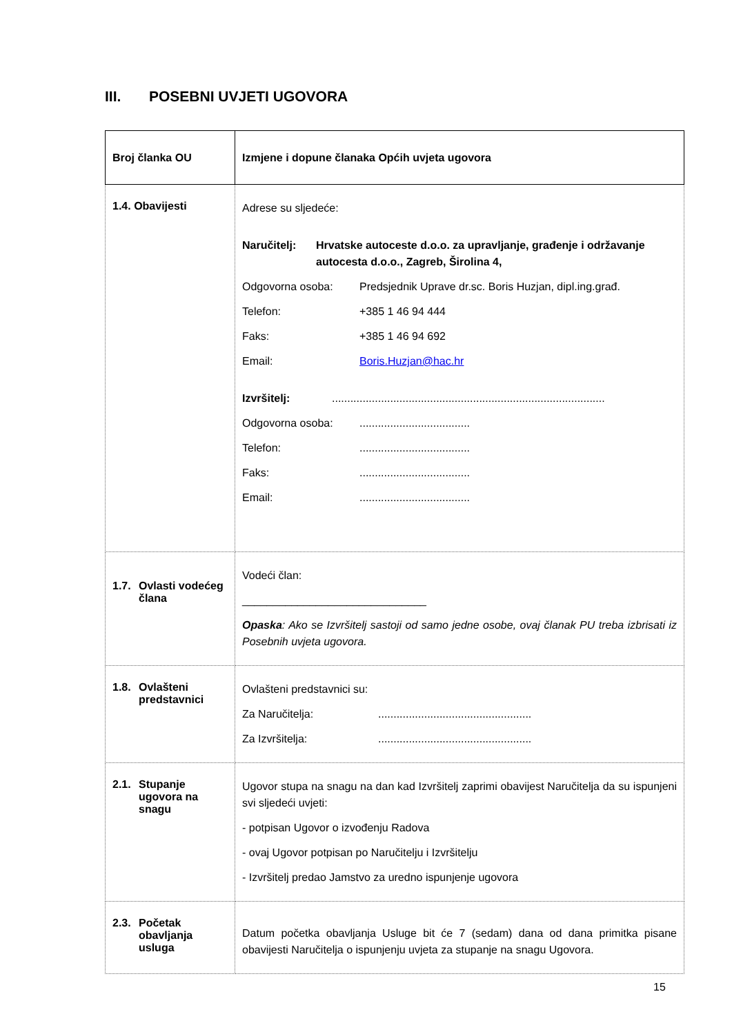III. POSEBNI UVJETI UGOVORA
| Broj članka OU | Izmjene i dopune članaka Općih uvjeta ugovora |
| --- | --- |
| 1.4. Obavijesti | Adrese su sljedeće: Naručitelj: Hrvatske autoceste d.o.o. za upravljanje, građenje i održavanje autocesta d.o.o., Zagreb, Širolina 4, Odgovorna osoba: Predsjednik Uprave dr.sc. Boris Huzjan, dipl.ing.građ. Telefon: +385 1 46 94 444 Faks: +385 1 46 94 692 Email: Boris.Huzjan@hac.hr Izvršitelj: ......................................................................................... Odgovorna osoba: .................................... Telefon: .................................... Faks: .................................... Email: .................................... |
| 1.7. Ovlasti vodećeg člana | Vodeći član: ______________________________ Opaska : Ako se Izvršitelj sastoji od samo jedne osobe, ovaj članak PU treba izbrisati iz Posebnih uvjeta ugovora. |
| 1.8. Ovlašteni predstavnici | Ovlašteni predstavnici su: Za Naručitelja: .................................................. Za Izvršitelja: .................................................. |
| 2.1. Stupanje ugovora na snagu | Ugovor stupa na snagu na dan kad Izvršitelj zaprimi obavijest Naručitelja da su ispunjeni svi sljedeći uvjeti: - potpisan Ugovor o izvođenju Radova - ovaj Ugovor potpisan po Naručitelju i Izvršitelju - Izvršitelj predao Jamstvo za uredno ispunjenje ugovora |
| 2.3. Početak obavljanja usluga | Datum početka obavljanja Usluge bit će 7 (sedam) dana od dana primitka pisane obavijesti Naručitelja o ispunjenju uvjeta za stupanje na snagu Ugovora. |
15